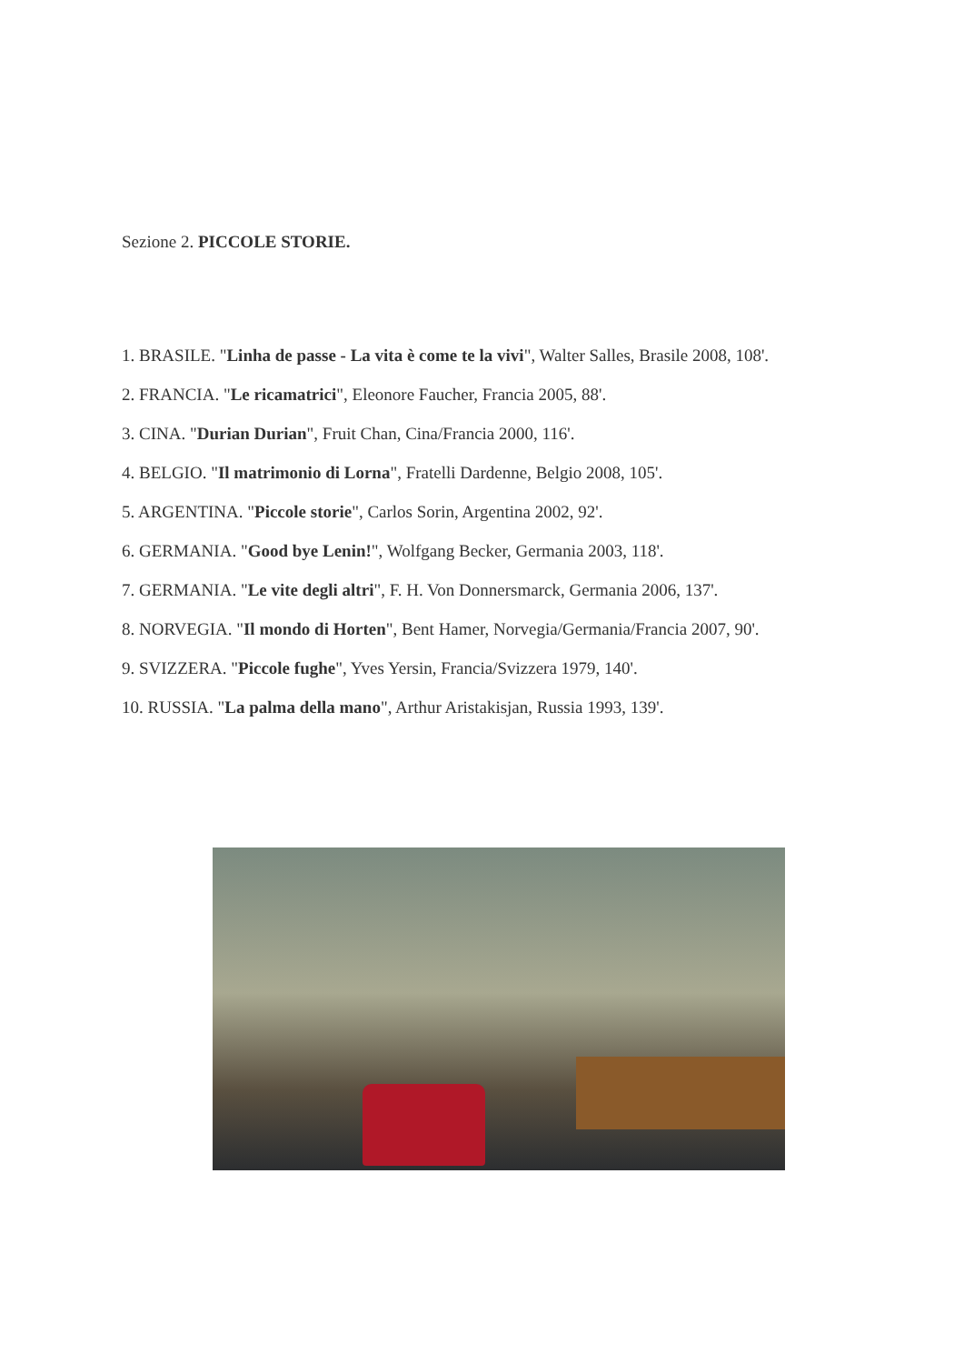Sezione 2. PICCOLE STORIE.
1. BRASILE. "Linha de passe - La vita è come te la vivi", Walter Salles, Brasile 2008, 108'.
2. FRANCIA. "Le ricamatrici", Eleonore Faucher, Francia 2005, 88'.
3. CINA. "Durian Durian", Fruit Chan, Cina/Francia 2000, 116'.
4. BELGIO. "Il matrimonio di Lorna", Fratelli Dardenne, Belgio 2008, 105'.
5. ARGENTINA. "Piccole storie", Carlos Sorin, Argentina 2002, 92'.
6. GERMANIA. "Good bye Lenin!", Wolfgang Becker, Germania 2003, 118'.
7. GERMANIA. "Le vite degli altri", F. H. Von Donnersmarck, Germania 2006, 137'.
8. NORVEGIA. "Il mondo di Horten", Bent Hamer, Norvegia/Germania/Francia 2007, 90'.
9. SVIZZERA. "Piccole fughe", Yves Yersin, Francia/Svizzera 1979, 140'.
10. RUSSIA. "La palma della mano", Arthur Aristakisjan, Russia 1993, 139'.